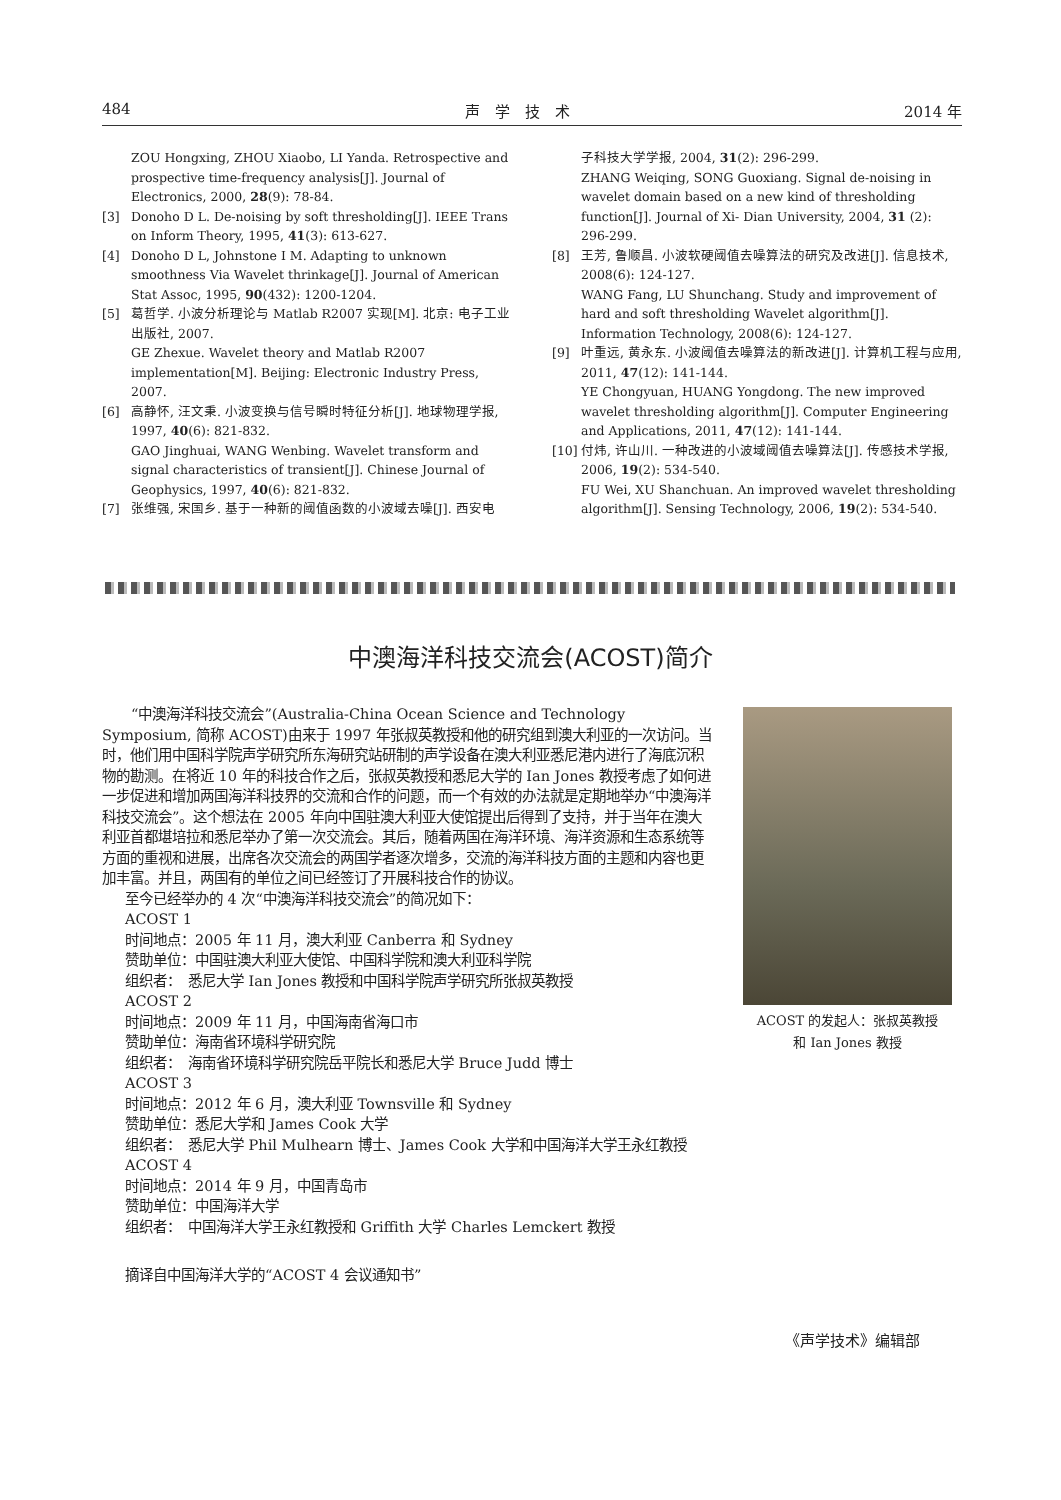484 声　学　技　术 2014 年
ZOU Hongxing, ZHOU Xiaobo, LI Yanda. Retrospective and prospective time-frequency analysis[J]. Journal of Electronics, 2000, 28(9): 78-84.
[3] Donoho D L. De-noising by soft thresholding[J]. IEEE Trans on Inform Theory, 1995, 41(3): 613-627.
[4] Donoho D L, Johnstone I M. Adapting to unknown smoothness Via Wavelet thrinkage[J]. Journal of American Stat Assoc, 1995, 90(432): 1200-1204.
[5] 葛哲学. 小波分析理论与 Matlab R2007 实现[M]. 北京: 电子工业出版社, 2007.
GE Zhexue. Wavelet theory and Matlab R2007 implementation[M]. Beijing: Electronic Industry Press, 2007.
[6] 高静怀, 汪文秉. 小波变换与信号瞬时特征分析[J]. 地球物理学报, 1997, 40(6): 821-832.
GAO Jinghuai, WANG Wenbing. Wavelet transform and signal characteristics of transient[J]. Chinese Journal of Geophysics, 1997, 40(6): 821-832.
[7] 张维强, 宋国乡. 基于一种新的阈值函数的小波域去噪[J]. 西安电
子科技大学学报, 2004, 31(2): 296-299.
ZHANG Weiqing, SONG Guoxiang. Signal de-noising in wavelet domain based on a new kind of thresholding function[J]. Journal of Xi- Dian University, 2004, 31 (2): 296-299.
[8] 王芳, 鲁顺昌. 小波软硬阈值去噪算法的研究及改进[J]. 信息技术, 2008(6): 124-127.
WANG Fang, LU Shunchang. Study and improvement of hard and soft thresholding Wavelet algorithm[J]. Information Technology, 2008(6): 124-127.
[9] 叶重远, 黄永东. 小波阈值去噪算法的新改进[J]. 计算机工程与应用, 2011, 47(12): 141-144.
YE Chongyuan, HUANG Yongdong. The new improved wavelet thresholding algorithm[J]. Computer Engineering and Applications, 2011, 47(12): 141-144.
[10] 付炜, 许山川. 一种改进的小波域阈值去噪算法[J]. 传感技术学报, 2006, 19(2): 534-540.
FU Wei, XU Shanchuan. An improved wavelet thresholding algorithm[J]. Sensing Technology, 2006, 19(2): 534-540.
中澳海洋科技交流会(ACOST)简介
“中澳海洋科技交流会”(Australia-China Ocean Science and Technology Symposium, 简称 ACOST)由来于 1997 年张叔英教授和他的研究组到澳大利亚的一次访问。当时，他们用中国科学院声学研究所东海研究站研制的声学设备在澳大利亚悉尼港内进行了海底沉积物的勘测。在将近 10 年的科技合作之后，张叔英教授和悉尼大学的 Ian Jones 教授考虑了如何进一步促进和增加两国海洋科技界的交流和合作的问题，而一个有效的办法就是定期地举办“中澳海洋科技交流会”。这个想法在 2005 年向中国驻澳大利亚大使馆提出后得到了支持，并于当年在澳大利亚首都堪培拉和悉尼举办了第一次交流会。其后，随着两国在海洋环境、海洋资源和生态系统等方面的重视和进展，出席各次交流会的两国学者逐次增多，交流的海洋科技方面的主题和内容也更加丰富。并且，两国有的单位之间已经签订了开展科技合作的协议。
至今已经举办的 4 次“中澳海洋科技交流会”的简况如下：
ACOST 1
时间地点：2005 年 11 月，澳大利亚 Canberra 和 Sydney
赞助单位：中国驻澳大利亚大使馆、中国科学院和澳大利亚科学院
组织者：　悉尼大学 Ian Jones 教授和中国科学院声学研究所张叔英教授
ACOST 2
时间地点：2009 年 11 月，中国海南省海口市
赞助单位：海南省环境科学研究院
组织者：　海南省环境科学研究院岳平院长和悉尼大学 Bruce Judd 博士
ACOST 3
时间地点：2012 年 6 月，澳大利亚 Townsville 和 Sydney
赞助单位：悉尼大学和 James Cook 大学
组织者：　悉尼大学 Phil Mulhearn 博士、James Cook 大学和中国海洋大学王永红教授
ACOST 4
时间地点：2014 年 9 月，中国青岛市
赞助单位：中国海洋大学
组织者：　中国海洋大学王永红教授和 Griffith 大学 Charles Lemckert 教授
摘译自中国海洋大学的“ACOST 4 会议通知书”
ACOST 的发起人：张叔英教授
和 Ian Jones 教授
《声学技术》编辑部